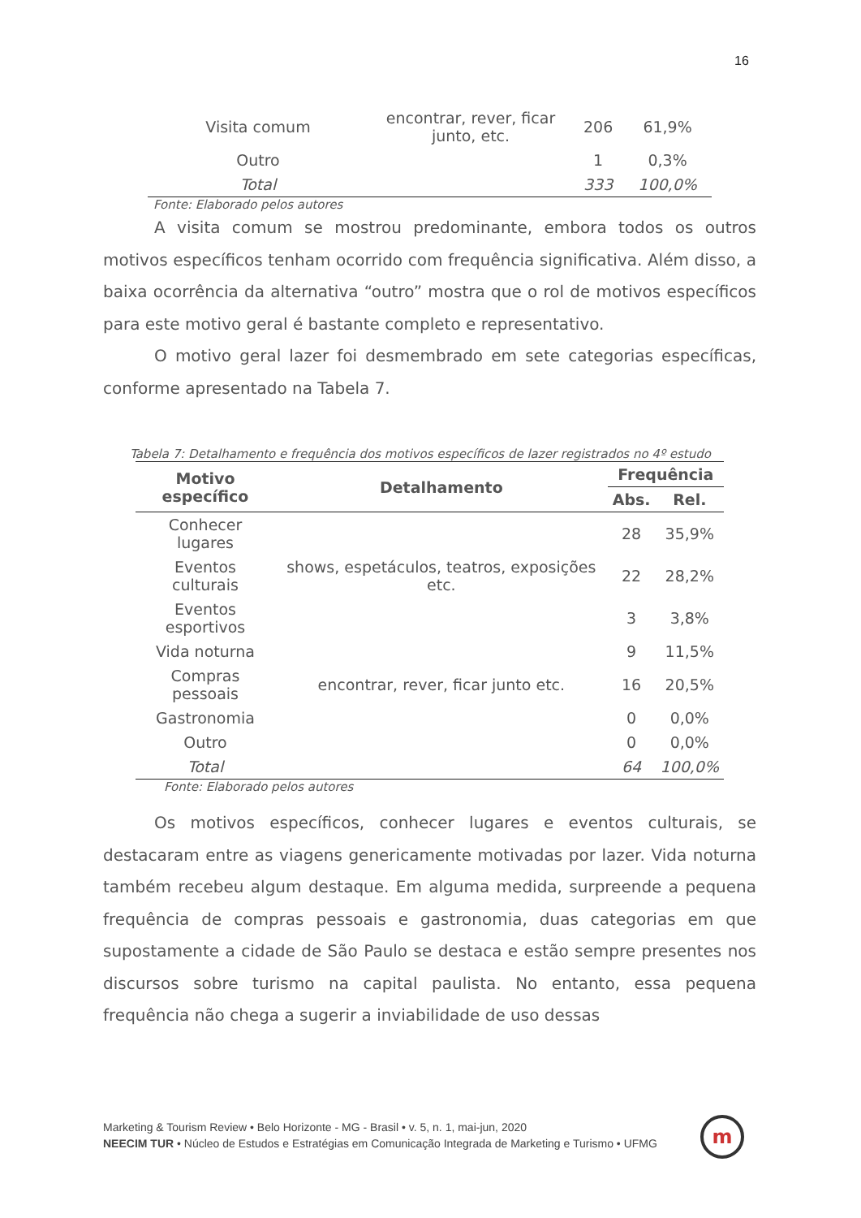16
| Visita comum | encontrar, rever, ficar junto, etc. | 206 | 61,9% |
| Outro | | 1 | 0,3% |
| Total | | 333 | 100,0% |
Fonte: Elaborado pelos autores
A visita comum se mostrou predominante, embora todos os outros motivos específicos tenham ocorrido com frequência significativa. Além disso, a baixa ocorrência da alternativa “outro” mostra que o rol de motivos específicos para este motivo geral é bastante completo e representativo.
O motivo geral lazer foi desmembrado em sete categorias específicas, conforme apresentado na Tabela 7.
Tabela 7: Detalhamento e frequência dos motivos específicos de lazer registrados no 4º estudo
| Motivo específico | Detalhamento | Frequência | |
| --- | --- | --- | --- |
| | | Abs. | Rel. |
| Conhecer lugares | | 28 | 35,9% |
| Eventos culturais | shows, espetáculos, teatros, exposições etc. | 22 | 28,2% |
| Eventos esportivos | | 3 | 3,8% |
| Vida noturna | | 9 | 11,5% |
| Compras pessoais | encontrar, rever, ficar junto etc. | 16 | 20,5% |
| Gastronomia | | 0 | 0,0% |
| Outro | | 0 | 0,0% |
| Total | | 64 | 100,0% |
Fonte: Elaborado pelos autores
Os motivos específicos, conhecer lugares e eventos culturais, se destacaram entre as viagens genericamente motivadas por lazer. Vida noturna também recebeu algum destaque. Em alguma medida, surpreende a pequena frequência de compras pessoais e gastronomia, duas categorias em que supostamente a cidade de São Paulo se destaca e estão sempre presentes nos discursos sobre turismo na capital paulista. No entanto, essa pequena frequência não chega a sugerir a inviabilidade de uso dessas
Marketing & Tourism Review • Belo Horizonte - MG - Brasil • v. 5, n. 1, mai-jun, 2020
NEECIM TUR • Núcleo de Estudos e Estratégias em Comunicação Integrada de Marketing e Turismo • UFMG
m